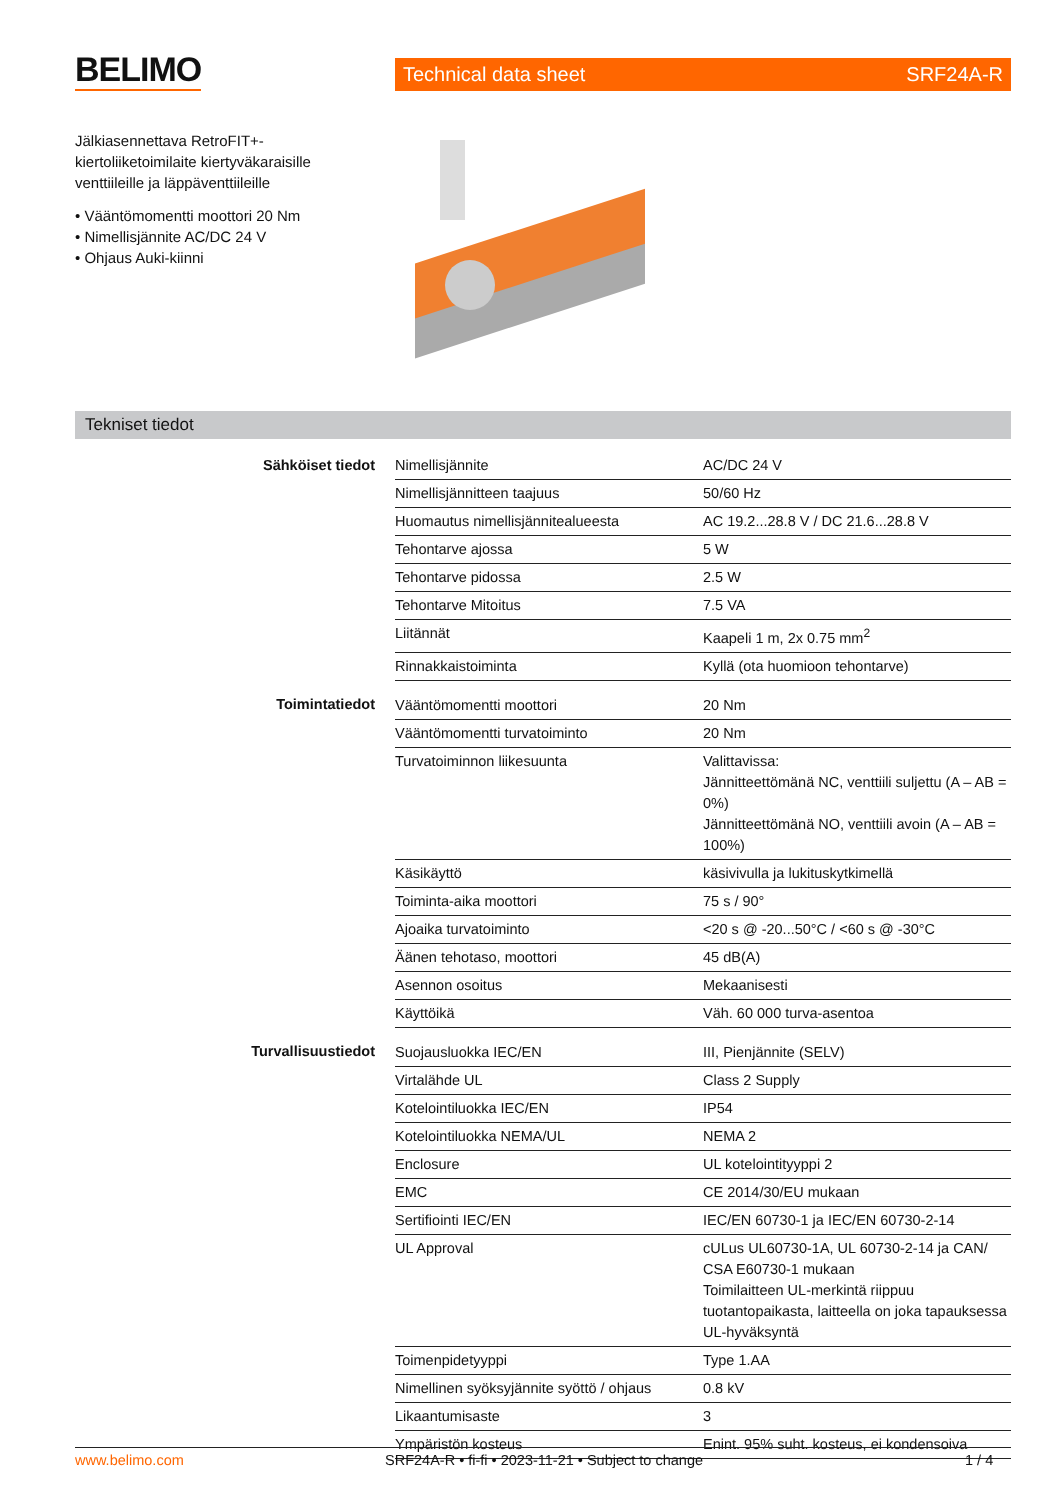BELIMO Technical data sheet SRF24A-R
Jälkiasennettava RetroFIT+-kiertoliiketoimilaite kiertyväkaraisille venttiileille ja läppäventtiileille
• Vääntömomentti moottori 20 Nm
• Nimellisjännite AC/DC 24 V
• Ohjaus Auki-kiinni
Tekniset tiedot
| Sähköiset tiedot | Nimellisjännite | AC/DC 24 V |
| | Nimellisjännitteen taajuus | 50/60 Hz |
| | Huomautus nimellisjännitealueesta | AC 19.2...28.8 V / DC 21.6...28.8 V |
| | Tehontarve ajossa | 5 W |
| | Tehontarve pidossa | 2.5 W |
| | Tehontarve Mitoitus | 7.5 VA |
| | Liitännät | Kaapeli 1 m, 2x 0.75 mm<sup>2</sup> |
| | Rinnakkaistoiminta | Kyllä (ota huomioon tehontarve) |
| Toimintatiedot | Vääntömomentti moottori | 20 Nm |
| | Vääntömomentti turvatoiminto | 20 Nm |
| | Turvatoiminnon liikesuunta | Valittavissa: Jännitteettömänä NC, venttiili suljettu (A – AB = 0%) Jännitteettömänä NO, venttiili avoin (A – AB = 100%) |
| | Käsikäyttö | käsivivulla ja lukituskytkimellä |
| | Toiminta-aika moottori | 75 s / 90° |
| | Ajoaika turvatoiminto | <20 s @ -20...50°C / <60 s @ -30°C |
| | Äänen tehotaso, moottori | 45 dB(A) |
| | Asennon osoitus | Mekaanisesti |
| | Käyttöikä | Väh. 60 000 turva-asentoa |
| Turvallisuustiedot | Suojausluokka IEC/EN | III, Pienjännite (SELV) |
| | Virtalähde UL | Class 2 Supply |
| | Kotelointiluokka IEC/EN | IP54 |
| | Kotelointiluokka NEMA/UL | NEMA 2 |
| | Enclosure | UL kotelointityyppi 2 |
| | EMC | CE 2014/30/EU mukaan |
| | Sertifiointi IEC/EN | IEC/EN 60730-1 ja IEC/EN 60730-2-14 |
| | UL Approval | cULus UL60730-1A, UL 60730-2-14 ja CAN/ CSA E60730-1 mukaan Toimilaitteen UL-merkintä riippuu tuotantopaikasta, laitteella on joka tapauksessa UL-hyväksyntä |
| | Toimenpidetyyppi | Type 1.AA |
| | Nimellinen syöksyjännite syöttö / ohjaus | 0.8 kV |
| | Likaantumisaste | 3 |
| | Ympäristön kosteus | Enint. 95% suht. kosteus, ei kondensoiva |
www.belimo.com SRF24A-R • fi-fi • 2023-11-21 • Subject to change 1 / 4